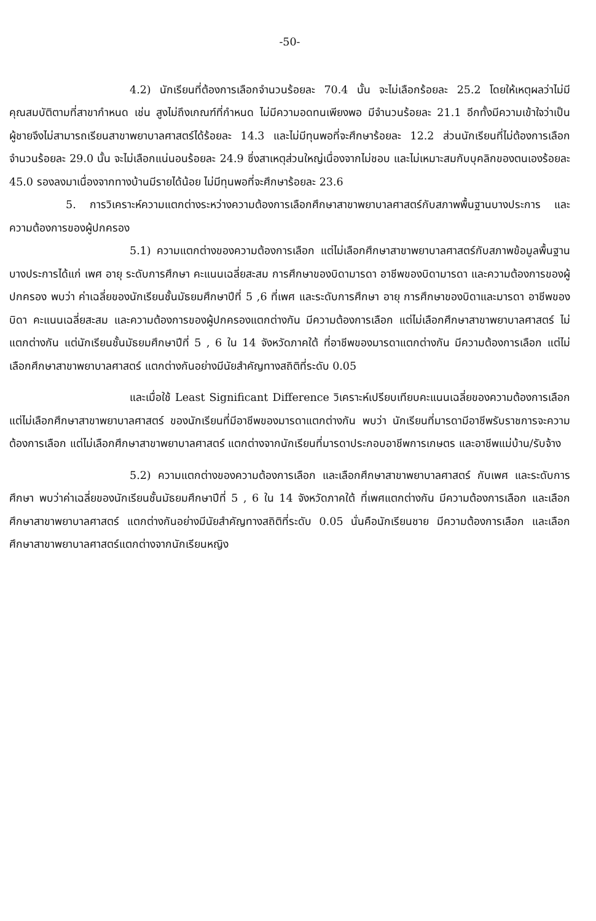-50-
4.2) นักเรียนที่ต้องการเลือกจำนวนร้อยละ 70.4 นั้น จะไม่เลือกร้อยละ 25.2 โดยให้เหตุผลว่าไม่มีคุณสมบัติตามที่สาขากำหนด เช่น สูงไม่ถึงเกณฑ์ที่กำหนด ไม่มีความอดทนเพียงพอ มีจำนวนร้อยละ 21.1 อีกทั้งมีความเข้าใจว่าเป็นผู้ชายจึงไม่สามารถเรียนสาขาพยาบาลศาสตร์ได้ร้อยละ 14.3 และไม่มีทุนพอที่จะศึกษาร้อยละ 12.2 ส่วนนักเรียนที่ไม่ต้องการเลือกจำนวนร้อยละ 29.0 นั้น จะไม่เลือกแน่นอนร้อยละ 24.9 ซึ่งสาเหตุส่วนใหญ่เนื่องจากไม่ชอบ และไม่เหมาะสมกับบุคลิกของตนเองร้อยละ 45.0 รองลงมาเนื่องจากทางบ้านมีรายได้น้อย ไม่มีทุนพอที่จะศึกษาร้อยละ 23.6
5. การวิเคราะห์ความแตกต่างระหว่างความต้องการเลือกศึกษาสาขาพยาบาลศาสตร์กับสภาพพื้นฐานบางประการ และความต้องการของผู้ปกครอง
5.1) ความแตกต่างของความต้องการเลือก แต่ไม่เลือกศึกษาสาขาพยาบาลศาสตร์กับสภาพข้อมูลพื้นฐานบางประการได้แก่ เพศ อายุ ระดับการศึกษา คะแนนเฉลี่ยสะสม การศึกษาของบิดามารดา อาชีพของบิดามารดา และความต้องการของผู้ปกครอง พบว่า ค่าเฉลี่ยของนักเรียนชั้นมัธยมศึกษาปีที่ 5 ,6 ที่เพศ และระดับการศึกษา อายุ การศึกษาของบิดาและมารดา อาชีพของบิดา คะแนนเฉลี่ยสะสม และความต้องการของผู้ปกครองแตกต่างกัน มีความต้องการเลือก แต่ไม่เลือกศึกษาสาขาพยาบาลศาสตร์ ไม่แตกต่างกัน แต่นักเรียนชั้นมัธยมศึกษาปีที่ 5 , 6 ใน 14 จังหวัดภาคใต้ ที่อาชีพของมารดาแตกต่างกัน มีความต้องการเลือก แต่ไม่เลือกศึกษาสาขาพยาบาลศาสตร์ แตกต่างกันอย่างมีนัยสำคัญทางสถิติที่ระดับ 0.05
และเมื่อใช้ Least Significant Difference วิเคราะห์เปรียบเทียบคะแนนเฉลี่ยของความต้องการเลือก แต่ไม่เลือกศึกษาสาขาพยาบาลศาสตร์ ของนักเรียนที่มีอาชีพของมารดาแตกต่างกัน พบว่า นักเรียนที่มารดามีอาชีพรับราชการจะความต้องการเลือก แต่ไม่เลือกศึกษาสาขาพยาบาลศาสตร์ แตกต่างจากนักเรียนที่มารดาประกอบอาชีพการเกษตร และอาชีพแม่บ้าน/รับจ้าง
5.2) ความแตกต่างของความต้องการเลือก และเลือกศึกษาสาขาพยาบาลศาสตร์ กับเพศ และระดับการศึกษา พบว่าค่าเฉลี่ยของนักเรียนชั้นมัธยมศึกษาปีที่ 5 , 6 ใน 14 จังหวัดภาคใต้ ที่เพศแตกต่างกัน มีความต้องการเลือก และเลือกศึกษาสาขาพยาบาลศาสตร์ แตกต่างกันอย่างมีนัยสำคัญทางสถิติที่ระดับ 0.05 นั่นคือนักเรียนชาย มีความต้องการเลือก และเลือกศึกษาสาขาพยาบาลศาสตร์แตกต่างจากนักเรียนหญิง